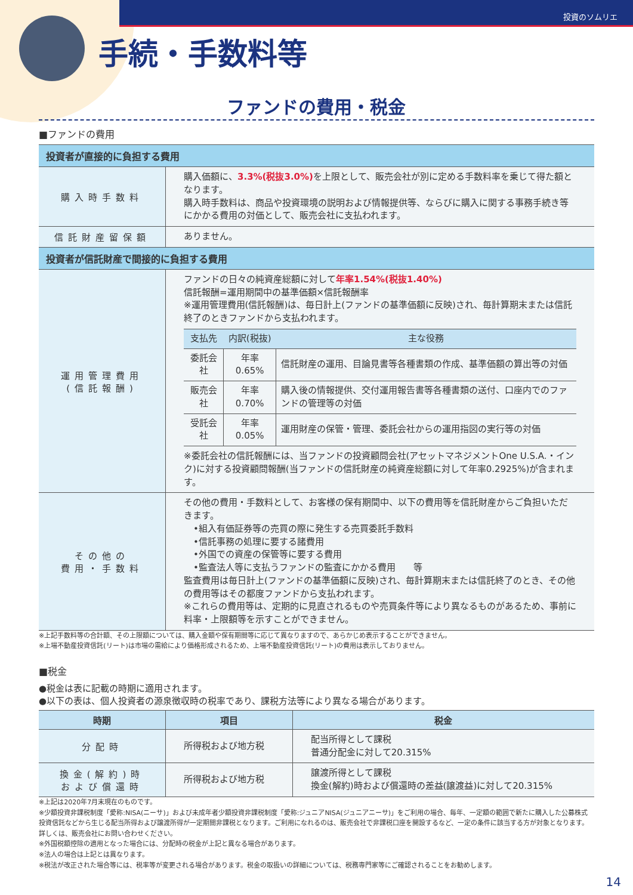投資のソムリエ
手続・手数料等
ファンドの費用・税金
■ファンドの費用
| 投資者が直接的に負担する費用 | |
| --- | --- |
| 購入時手数料 | 購入価額に、 3.3%(税抜3.0%) を上限として、販売会社が別に定める手数料率を乗じて得た額となります。 購入時手数料は、商品や投資環境の説明および情報提供等、ならびに購入に関する事務手続き等にかかる費用の対価として、販売会社に支払われます。 |
| 信託財産留保額 | ありません。 |
| 投資者が信託財産で間接的に負担する費用 | |
| 運用管理費用 (信託報酬) | ファンドの日々の純資産総額に対して 年率1.54%(税抜1.40%) 信託報酬=運用期間中の基準価額×信託報酬率 ※運用管理費用(信託報酬)は、毎日計上(ファンドの基準価額に反映)され、毎計算期末または信託終了のときファンドから支払われます。 / 支払先 / 内訳(税抜) / 主な役務 / / --- / --- / --- / / 委託会社 / 年率0.65% / 信託財産の運用、目論見書等各種書類の作成、基準価額の算出等の対価 / / 販売会社 / 年率0.70% / 購入後の情報提供、交付運用報告書等各種書類の送付、口座内でのファンドの管理等の対価 / / 受託会社 / 年率0.05% / 運用財産の保管・管理、委託会社からの運用指図の実行等の対価 / ※委託会社の信託報酬には、当ファンドの投資顧問会社(アセットマネジメントOne U.S.A.・インク)に対する投資顧問報酬(当ファンドの信託財産の純資産総額に対して年率0.2925%)が含まれます。 |
| その他の 費用・手数料 | その他の費用・手数料として、お客様の保有期間中、以下の費用等を信託財産からご負担いただきます。 •組入有価証券等の売買の際に発生する売買委託手数料 •信託事務の処理に要する諸費用 •外国での資産の保管等に要する費用 •監査法人等に支払うファンドの監査にかかる費用 等 監査費用は毎日計上(ファンドの基準価額に反映)され、毎計算期末または信託終了のとき、その他の費用等はその都度ファンドから支払われます。 ※これらの費用等は、定期的に見直されるものや売買条件等により異なるものがあるため、事前に料率・上限額等を示すことができません。 |
※上記手数料等の合計額、その上限額については、購入金額や保有期間等に応じて異なりますので、あらかじめ表示することができません。
※上場不動産投資信託(リート)は市場の需給により価格形成されるため、上場不動産投資信託(リート)の費用は表示しておりません。
■税金
●税金は表に記載の時期に適用されます。
●以下の表は、個人投資者の源泉徴収時の税率であり、課税方法等により異なる場合があります。
| 時期 | 項目 | 税金 |
| --- | --- | --- |
| 分配時 | 所得税および地方税 | 配当所得として課税 普通分配金に対して20.315% |
| 換金(解約)時 および償還時 | 所得税および地方税 | 譲渡所得として課税 換金(解約)時および償還時の差益(譲渡益)に対して20.315% |
※上記は2020年7月末現在のものです。
※少額投資非課税制度「愛称:NISA(ニーサ)」および未成年者少額投資非課税制度「愛称:ジュニアNISA(ジュニアニーサ)」をご利用の場合、毎年、一定額の範囲で新たに購入した公募株式投資信託などから生じる配当所得および譲渡所得が一定期間非課税となります。ご利用になれるのは、販売会社で非課税口座を開設するなど、一定の条件に該当する方が対象となります。詳しくは、販売会社にお問い合わせください。
※外国税額控除の適用となった場合には、分配時の税金が上記と異なる場合があります。
※法人の場合は上記とは異なります。
※税法が改正された場合等には、税率等が変更される場合があります。税金の取扱いの詳細については、税務専門家等にご確認されることをお勧めします。
14